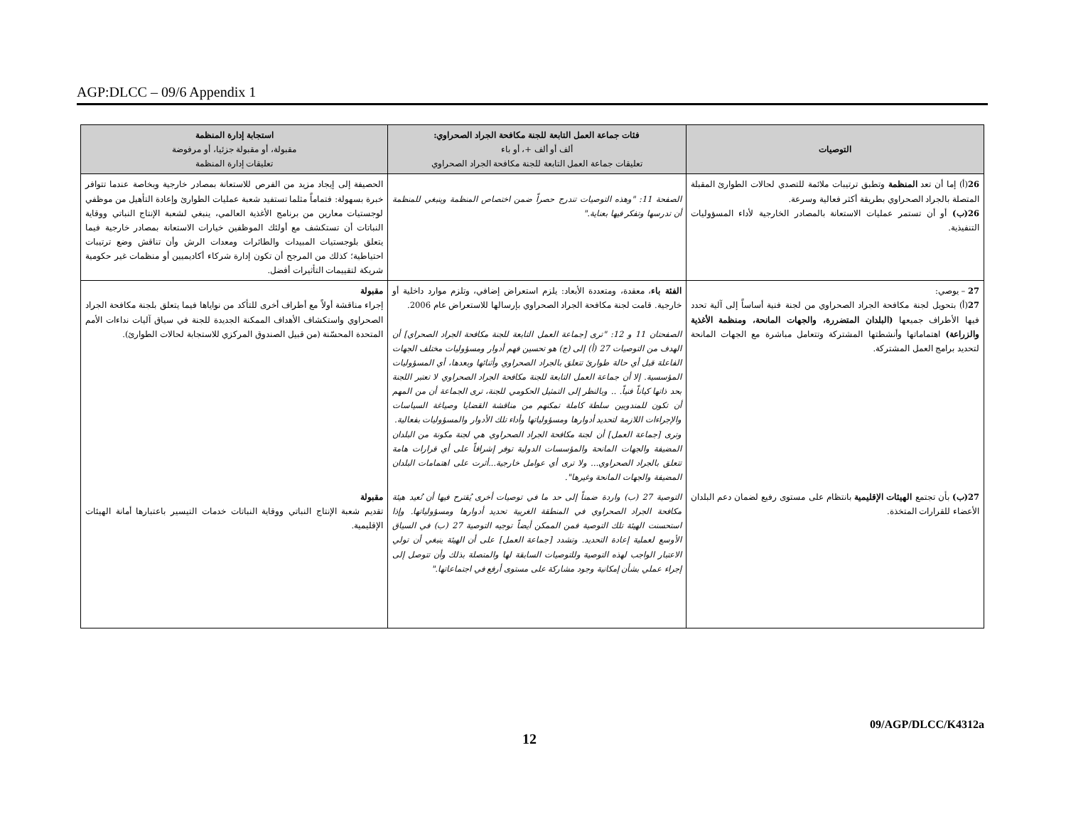AGP:DLCC – 09/6 Appendix 1
| التوصيات | فئات جماعة العمل التابعة للجنة مكافحة الجراد الصحراوي: ألف أو ألف +، أو باء تعليقات جماعة العمل التابعة للجنة مكافحة الجراد الصحراوي | استجابة إدارة المنظمة مقبولة، أو مقبولة جزئيا، أو مرفوضة تعليقات إدارة المنظمة |
| --- | --- | --- |
| 26 (أ) إما أن تعد المنظمة وتطبق ترتيبات ملائمة للتصدي لحالات الطوارئ المقبلة المتصلة بالجراد الصحراوي بطريقة أكثر فعالية وسرعة. 26(ب) أو أن تستمر عمليات الاستعانة بالمصادر الخارجية لأداء المسؤوليات التنفيذية. | الصفحة 11: "وهذه التوصيات تندرج حصراً ضمن اختصاص المنظمة وينبغي للمنظمة أن تدرسها وتفكر فيها بعناية." | الحصيفة إلى إيجاد مزيد من الفرص للاستعانة بمصادر خارجية وبخاصة عندما تتوافر خبرة بسهولة: فتماماً مثلما تستفيد شعبة عمليات الطوارئ وإعادة التأهيل من موظفي لوجستيات معارين من برنامج الأغذية العالمي، ينبغي لشعبة الإنتاج النباتي ووقاية النباتات أن تستكشف مع أولئك الموظفين خيارات الاستعانة بمصادر خارجية فيما يتعلق بلوجستيات المبيدات والطائرات ومعدات الرش وأن تناقش وضع ترتيبات احتياطية؛ كذلك من المرجح أن تكون إدارة شركاء أكاديميين أو منظمات غير حكومية شريكة لتقييمات التأثيرات أفضل. |
| 27 – يوصي: 27 (أ) بتحويل لجنة مكافحة الجراد الصحراوي من لجنة فنية أساساً إلى آلية تحدد فيها الأطراف جميعها (البلدان المتضررة، والجهات المانحة، ومنظمة الأغذية والزراعة) اهتماماتها وأنشطتها المشتركة وتتعامل مباشرة مع الجهات المانحة لتحديد برامج العمل المشتركة. | الفئة باء ، معقدة، ومتعددة الأبعاد: يلزم استعراض إضافي، وتلزم موارد داخلية أو خارجية. قامت لجنة مكافحة الجراد الصحراوي بإرسالها للاستعراض عام 2006. الصفحتان 11 و 12: "ترى [جماعة العمل التابعة للجنة مكافحة الجراد الصحراي] أن الهدف من التوصيات 27 (أ) إلى (ج) هو تحسين فهم أدوار ومسؤوليات مختلف الجهات الفاعلة قبل أي حالة طوارئ تتعلق بالجراد الصحراوي وأثنائها وبعدها، أي المسؤوليات المؤسسية. إلا أن جماعة العمل التابعة للجنة مكافحة الجراد الصحراوي لا تعتبر اللجنة بحد ذاتها كياناً فنياً. .. وبالنظر إلى التمثيل الحكومي للجنة، ترى الجماعة أن من المهم أن تكون للمندوبين سلطة كاملة تمكنهم من مناقشة القضايا وصياغة السياسات والإجراءات اللازمة لتحديد أدوارها ومسؤولياتها وأداء تلك الأدوار والمسؤوليات بفعالية. وترى [جماعة العمل] أن لجنة مكافحة الجراد الصحراوي هي لجنة مكونة من البلدان المضيفة والجهات المانحة والمؤسسات الدولية توفر إشرافاً على أي قرارات هامة تتعلق بالجراد الصحراوي... ولا ترى أي عوامل خارجية...أثرت على اهتمامات البلدان المضيفة والجهات المانحة وغيرها". | مقبولة إجراء مناقشة أولاً مع أطراف أخرى للتأكد من نواياها فيما يتعلق بلجنة مكافحة الجراد الصحراوي واستكشاف الأهداف الممكنة الجديدة للجنة في سياق آليات نداءات الأمم المتحدة المحسّنة (من قبيل الصندوق المركزي للاستجابة لحالات الطوارئ). |
| 27(ب) بأن تجتمع الهيئات الإقليمية بانتظام على مستوى رفيع لضمان دعم البلدان الأعضاء للقرارات المتخذة. | التوصية 27 (ب) واردة ضمناً إلى حد ما في توصيات أخرى يُقترح فيها أن تُعيد هيئة مكافحة الجراد الصحراوي في المنطقة الغربية تحديد أدوارها ومسؤولياتها. وإذا استحسنت الهيئة تلك التوصية فمن الممكن أيضاً توجيه التوصية 27 (ب) في السياق الأوسع لعملية إعادة التحديد. وتشدد [جماعة العمل] على أن الهيئة ينبغي أن تولي الاعتبار الواجب لهذه التوصية وللتوصيات السابقة لها والمتصلة بذلك وأن تتوصل إلى إجراء عملي بشأن إمكانية وجود مشاركة على مستوى أرفع في اجتماعاتها." | مقبولة تقديم شعبة الإنتاج النباتي ووقاية النباتات خدمات التيسير باعتبارها أمانة الهيئات الإقليمية. |
09/AGP/DLCC/K4312a
12